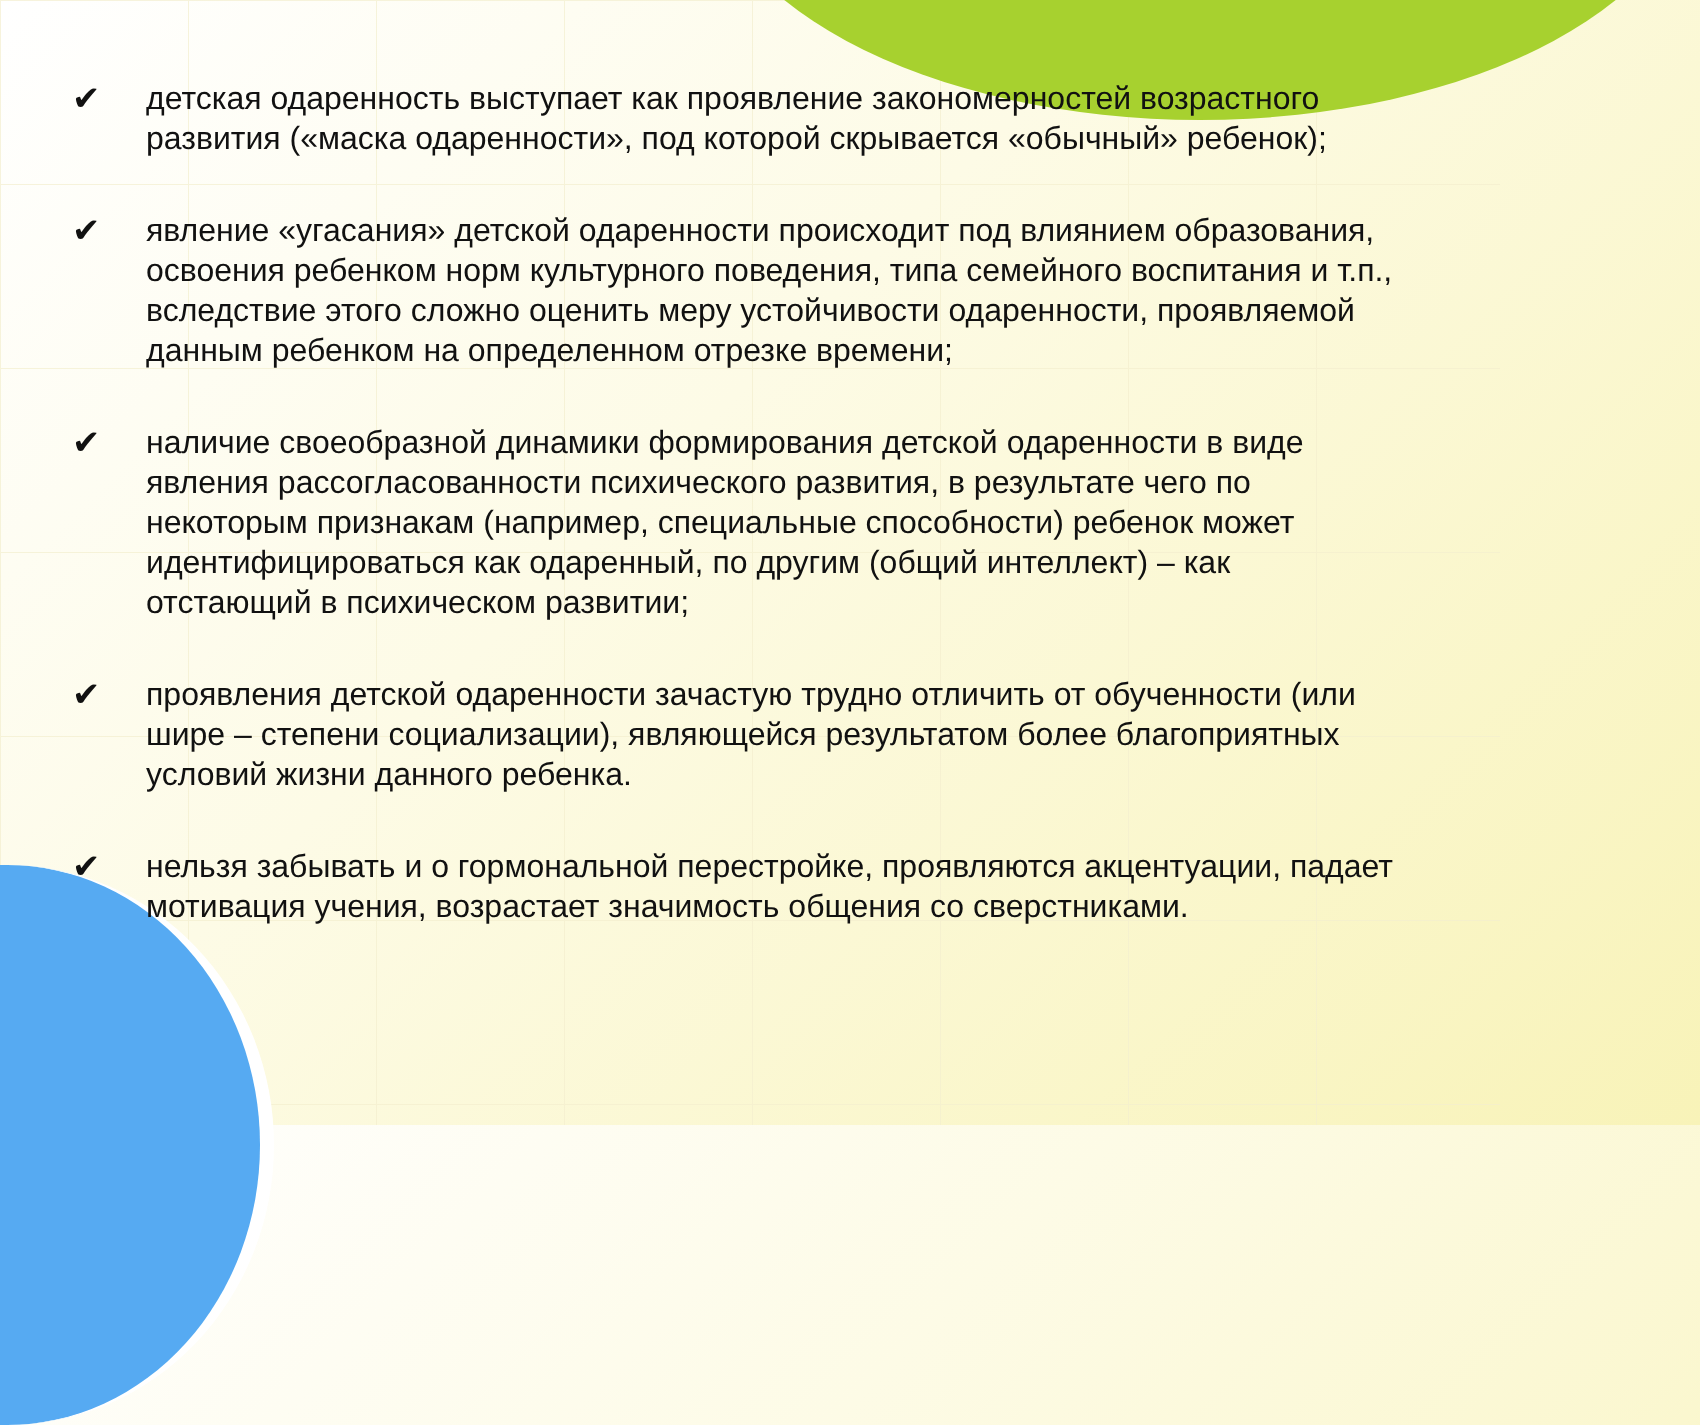✔ детская одаренность выступает как проявление закономерностей возрастного развития («маска одаренности», под которой скрывается «обычный» ребенок);
✔ явление «угасания» детской одаренности происходит под влиянием образования, освоения ребенком норм культурного поведения, типа семейного воспитания и т.п., вследствие этого сложно оценить меру устойчивости одаренности, проявляемой данным ребенком на определенном отрезке времени;
✔ наличие своеобразной динамики формирования детской одаренности в виде явления рассогласованности психического развития, в результате чего по некоторым признакам (например, специальные способности) ребенок может идентифицироваться как одаренный, по другим (общий интеллект) – как отстающий в психическом развитии;
✔ проявления детской одаренности зачастую трудно отличить от обученности (или шире – степени социализации), являющейся результатом более благоприятных условий жизни данного ребенка.
✔ нельзя забывать и о гормональной перестройке, проявляются акцентуации, падает мотивация учения, возрастает значимость общения со сверстниками.